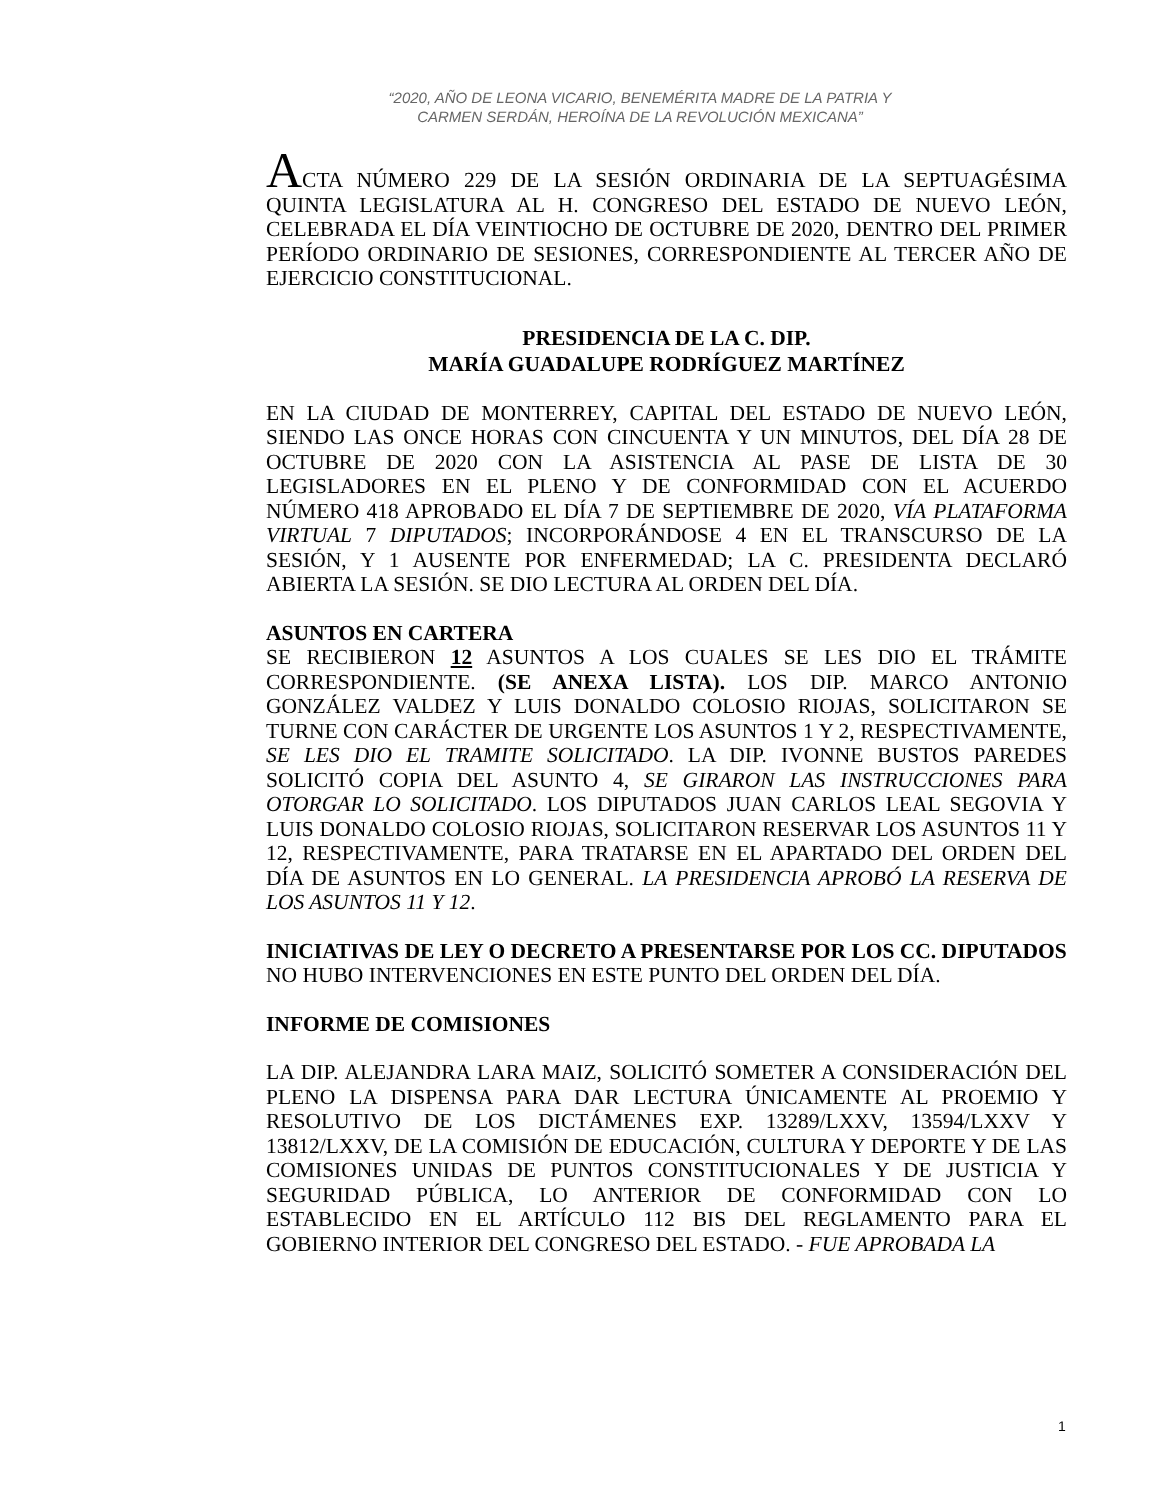“2020, AÑO DE LEONA VICARIO, BENEMÉRITA MADRE DE LA PATRIA Y
CARMEN SERDÁN, HEROÍNA DE LA REVOLUCIÓN MEXICANA”
ACTA NÚMERO 229 DE LA SESIÓN ORDINARIA DE LA SEPTUAGÉSIMA QUINTA LEGISLATURA AL H. CONGRESO DEL ESTADO DE NUEVO LEÓN, CELEBRADA EL DÍA VEINTIOCHO DE OCTUBRE DE 2020, DENTRO DEL PRIMER PERÍODO ORDINARIO DE SESIONES, CORRESPONDIENTE AL TERCER AÑO DE EJERCICIO CONSTITUCIONAL.
PRESIDENCIA DE LA C. DIP.
MARÍA GUADALUPE RODRÍGUEZ MARTÍNEZ
EN LA CIUDAD DE MONTERREY, CAPITAL DEL ESTADO DE NUEVO LEÓN, SIENDO LAS ONCE HORAS CON CINCUENTA Y UN MINUTOS, DEL DÍA 28 DE OCTUBRE DE 2020 CON LA ASISTENCIA AL PASE DE LISTA DE 30 LEGISLADORES EN EL PLENO Y DE CONFORMIDAD CON EL ACUERDO NÚMERO 418 APROBADO EL DÍA 7 DE SEPTIEMBRE DE 2020, VÍA PLATAFORMA VIRTUAL 7 DIPUTADOS; INCORPORÁNDOSE 4 EN EL TRANSCURSO DE LA SESIÓN, Y 1 AUSENTE POR ENFERMEDAD; LA C. PRESIDENTA DECLARÓ ABIERTA LA SESIÓN. SE DIO LECTURA AL ORDEN DEL DÍA.
ASUNTOS EN CARTERA
SE RECIBIERON 12 ASUNTOS A LOS CUALES SE LES DIO EL TRÁMITE CORRESPONDIENTE. (SE ANEXA LISTA). LOS DIP. MARCO ANTONIO GONZÁLEZ VALDEZ Y LUIS DONALDO COLOSIO RIOJAS, SOLICITARON SE TURNE CON CARÁCTER DE URGENTE LOS ASUNTOS 1 Y 2, RESPECTIVAMENTE, SE LES DIO EL TRAMITE SOLICITADO. LA DIP. IVONNE BUSTOS PAREDES SOLICITÓ COPIA DEL ASUNTO 4, SE GIRARON LAS INSTRUCCIONES PARA OTORGAR LO SOLICITADO. LOS DIPUTADOS JUAN CARLOS LEAL SEGOVIA Y LUIS DONALDO COLOSIO RIOJAS, SOLICITARON RESERVAR LOS ASUNTOS 11 Y 12, RESPECTIVAMENTE, PARA TRATARSE EN EL APARTADO DEL ORDEN DEL DÍA DE ASUNTOS EN LO GENERAL. LA PRESIDENCIA APROBÓ LA RESERVA DE LOS ASUNTOS 11 Y 12.
INICIATIVAS DE LEY O DECRETO A PRESENTARSE POR LOS CC. DIPUTADOS
NO HUBO INTERVENCIONES EN ESTE PUNTO DEL ORDEN DEL DÍA.
INFORME DE COMISIONES
LA DIP. ALEJANDRA LARA MAIZ, SOLICITÓ SOMETER A CONSIDERACIÓN DEL PLENO LA DISPENSA PARA DAR LECTURA ÚNICAMENTE AL PROEMIO Y RESOLUTIVO DE LOS DICTÁMENES EXP. 13289/LXXV, 13594/LXXV Y 13812/LXXV, DE LA COMISIÓN DE EDUCACIÓN, CULTURA Y DEPORTE Y DE LAS COMISIONES UNIDAS DE PUNTOS CONSTITUCIONALES Y DE JUSTICIA Y SEGURIDAD PÚBLICA, LO ANTERIOR DE CONFORMIDAD CON LO ESTABLECIDO EN EL ARTÍCULO 112 BIS DEL REGLAMENTO PARA EL GOBIERNO INTERIOR DEL CONGRESO DEL ESTADO. - FUE APROBADA LA
1